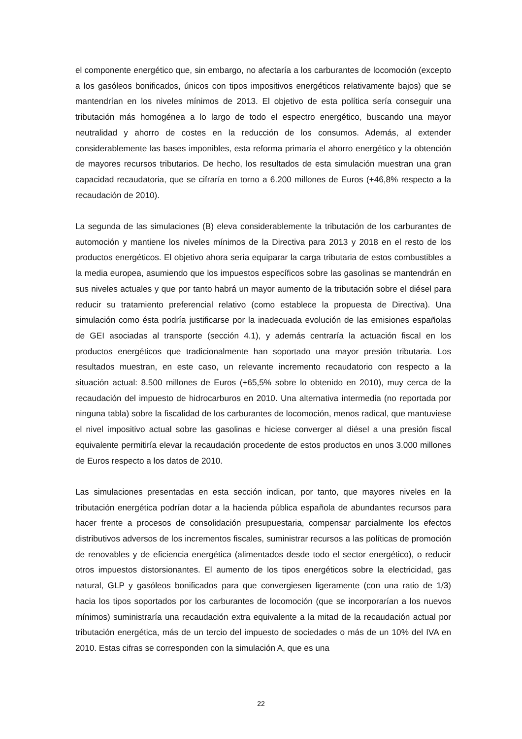el componente energético que, sin embargo, no afectaría a los carburantes de locomoción (excepto a los gasóleos bonificados, únicos con tipos impositivos energéticos relativamente bajos) que se mantendrían en los niveles mínimos de 2013. El objetivo de esta política sería conseguir una tributación más homogénea a lo largo de todo el espectro energético, buscando una mayor neutralidad y ahorro de costes en la reducción de los consumos. Además, al extender considerablemente las bases imponibles, esta reforma primaría el ahorro energético y la obtención de mayores recursos tributarios. De hecho, los resultados de esta simulación muestran una gran capacidad recaudatoria, que se cifraría en torno a 6.200 millones de Euros (+46,8% respecto a la recaudación de 2010).
La segunda de las simulaciones (B) eleva considerablemente la tributación de los carburantes de automoción y mantiene los niveles mínimos de la Directiva para 2013 y 2018 en el resto de los productos energéticos. El objetivo ahora sería equiparar la carga tributaria de estos combustibles a la media europea, asumiendo que los impuestos específicos sobre las gasolinas se mantendrán en sus niveles actuales y que por tanto habrá un mayor aumento de la tributación sobre el diésel para reducir su tratamiento preferencial relativo (como establece la propuesta de Directiva). Una simulación como ésta podría justificarse por la inadecuada evolución de las emisiones españolas de GEI asociadas al transporte (sección 4.1), y además centraría la actuación fiscal en los productos energéticos que tradicionalmente han soportado una mayor presión tributaria. Los resultados muestran, en este caso, un relevante incremento recaudatorio con respecto a la situación actual: 8.500 millones de Euros (+65,5% sobre lo obtenido en 2010), muy cerca de la recaudación del impuesto de hidrocarburos en 2010. Una alternativa intermedia (no reportada por ninguna tabla) sobre la fiscalidad de los carburantes de locomoción, menos radical, que mantuviese el nivel impositivo actual sobre las gasolinas e hiciese converger al diésel a una presión fiscal equivalente permitiría elevar la recaudación procedente de estos productos en unos 3.000 millones de Euros respecto a los datos de 2010.
Las simulaciones presentadas en esta sección indican, por tanto, que mayores niveles en la tributación energética podrían dotar a la hacienda pública española de abundantes recursos para hacer frente a procesos de consolidación presupuestaria, compensar parcialmente los efectos distributivos adversos de los incrementos fiscales, suministrar recursos a las políticas de promoción de renovables y de eficiencia energética (alimentados desde todo el sector energético), o reducir otros impuestos distorsionantes. El aumento de los tipos energéticos sobre la electricidad, gas natural, GLP y gasóleos bonificados para que convergiesen ligeramente (con una ratio de 1/3) hacia los tipos soportados por los carburantes de locomoción (que se incorporarían a los nuevos mínimos) suministraría una recaudación extra equivalente a la mitad de la recaudación actual por tributación energética, más de un tercio del impuesto de sociedades o más de un 10% del IVA en 2010. Estas cifras se corresponden con la simulación A, que es una
22